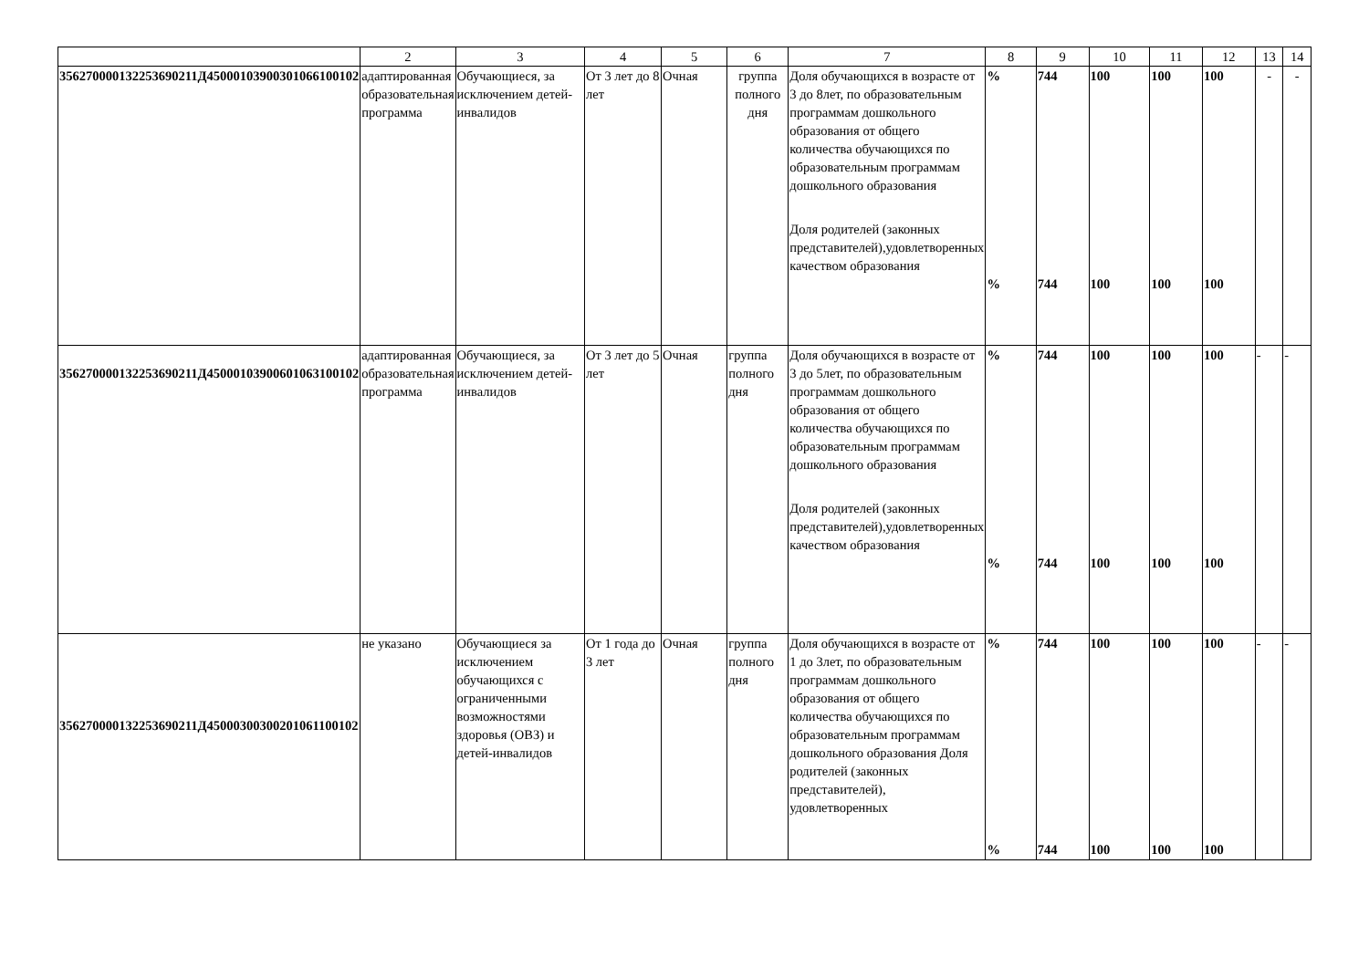| | 2 | 3 | 4 | 5 | 6 | 7 | 8 | 9 | 10 | 11 | 12 | 13 | 14 |
| 356270000132253690211Д45000103900301066100102 | адаптированная образовательная программа | Обучающиеся, за исключением детей-инвалидов | От 3 лет до 8 лет | Очная | группа полного дня | Доля обучающихся в возрасте от 3 до 8лет, по образовательным программам дошкольного образования от общего количества обучающихся по образовательным программам дошкольного образования Доля родителей (законных представителей),удовлетворенных качеством образования | % % | 744 744 | 100 100 | 100 100 | 100 100 | - | - |
| 356270000132253690211Д45000103900601063100102 | адаптированная образовательная программа | Обучающиеся, за исключением детей-инвалидов | От 3 лет до 5 лет | Очная | группа полного дня | Доля обучающихся в возрасте от 3 до 5лет, по образовательным программам дошкольного образования от общего количества обучающихся по образовательным программам дошкольного образования Доля родителей (законных представителей),удовлетворенных качеством образования | % % | 744 744 | 100 100 | 100 100 | 100 100 | - | - |
| 356270000132253690211Д45000300300201061100102 | не указано | Обучающиеся за исключением обучающихся с ограниченными возможностями здоровья (ОВЗ) и детей-инвалидов | От 1 года до 3 лет | Очная | группа полного дня | Доля обучающихся в возрасте от 1 до 3лет, по образовательным программам дошкольного образования от общего количества обучающихся по образовательным программам дошкольного образования Доля родителей (законных представителей), удовлетворенных | % % | 744 744 | 100 100 | 100 100 | 100 100 | - | - |